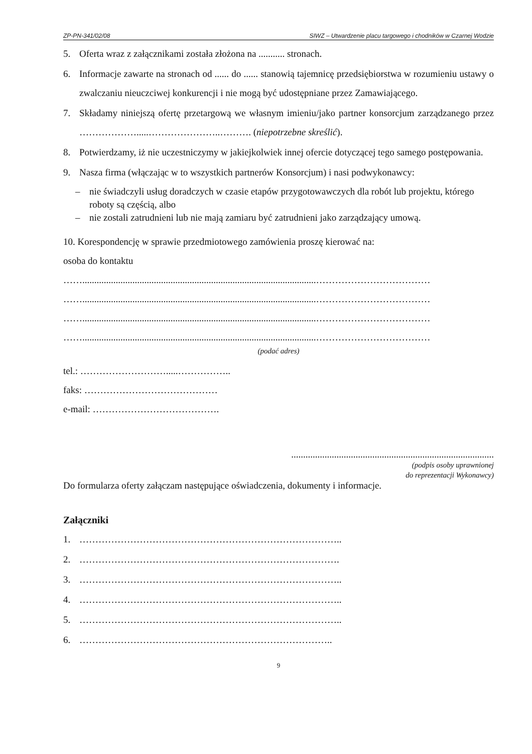ZP-PN-341/02/08 SIWZ – Utwardzenie placu targowego i chodników w Czarnej Wodzie
5. Oferta wraz z załącznikami została złożona na ........... stronach.
6. Informacje zawarte na stronach od ...... do ...... stanowią tajemnicę przedsiębiorstwa w rozumieniu ustawy o zwalczaniu nieuczciwej konkurencji i nie mogą być udostępniane przez Zamawiającego.
7. Składamy niniejszą ofertę przetargową we własnym imieniu/jako partner konsorcjum zarządzanego przez ……………….....…………………..………. (niepotrzebne skreślić).
8. Potwierdzamy, iż nie uczestniczymy w jakiejkolwiek innej ofercie dotyczącej tego samego postępowania.
9. Nasza firma (włączając w to wszystkich partnerów Konsorcjum) i nasi podwykonawcy:
– nie świadczyli usług doradczych w czasie etapów przygotowawczych dla robót lub projektu, którego roboty są częścią, albo
– nie zostali zatrudnieni lub nie mają zamiaru być zatrudnieni jako zarządzający umową.
10. Korespondencję w sprawie przedmiotowego zamówienia proszę kierować na:
osoba do kontaktu
……..................................................................................................………………………………
……..................................................................................................………………………………
……..................................................................................................………………………………
……..................................................................................................………………………………
(podać adres)
tel.: ……………………….....……………..
faks: ……………………………………
e-mail: ………………………………….
.....................................................................................
(podpis osoby uprawnionej
do reprezentacji Wykonawcy)
Do formularza oferty załączam następujące oświadczenia, dokumenty i informacje.
Załączniki
1. ………………………………………………………………………..
2. ……………………………………………………………………….
3. ………………………………………………………………………..
4. ………………………………………………………………………..
5. ………………………………………………………………………..
6. ……………………………………………………………………..
9